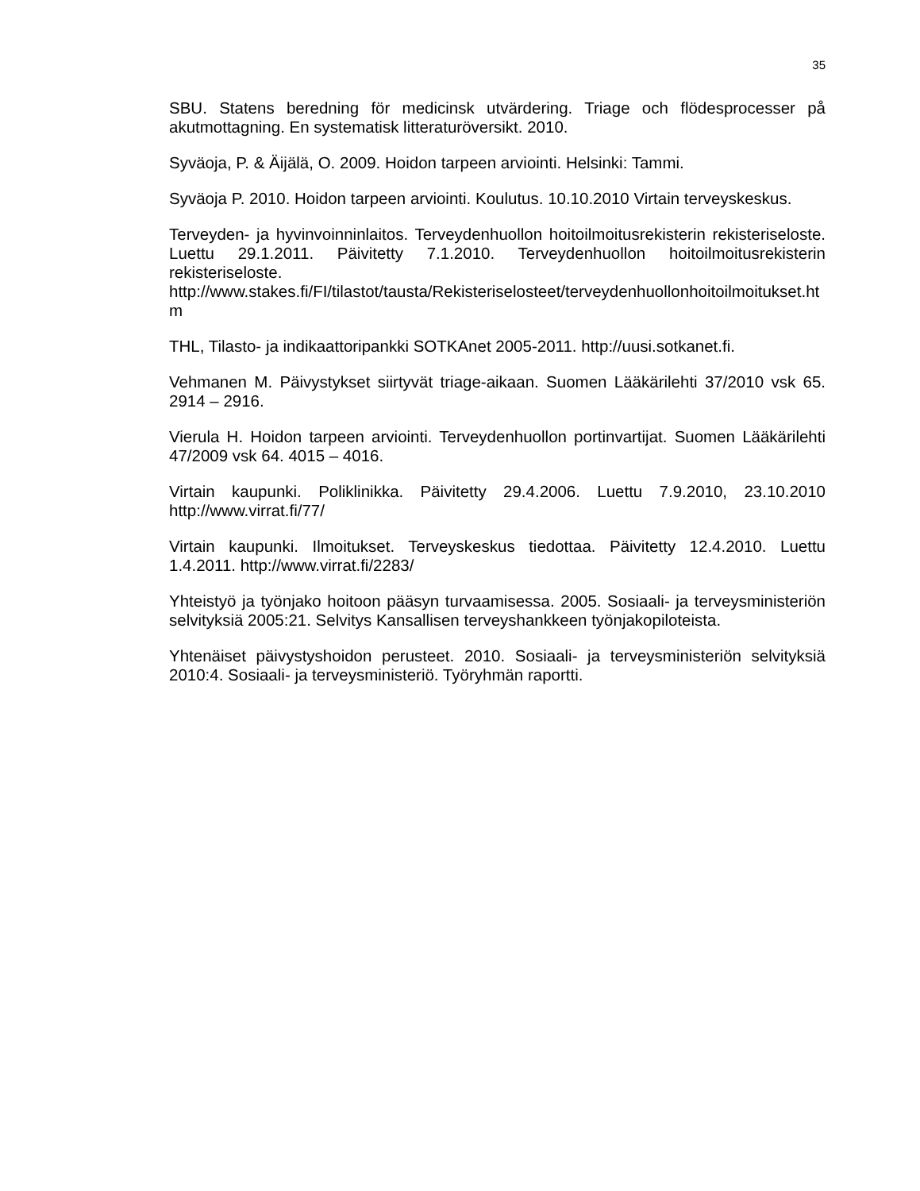35
SBU. Statens beredning för medicinsk utvärdering. Triage och flödesprocesser på akutmottagning. En systematisk litteraturöversikt. 2010.
Syväoja, P. & Äijälä, O. 2009. Hoidon tarpeen arviointi. Helsinki: Tammi.
Syväoja P. 2010. Hoidon tarpeen arviointi. Koulutus. 10.10.2010 Virtain terveyskeskus.
Terveyden- ja hyvinvoinninlaitos. Terveydenhuollon hoitoilmoitusrekisterin rekisteriseloste. Luettu 29.1.2011. Päivitetty 7.1.2010. Terveydenhuollon hoitoilmoitusrekisterin rekisteriseloste. http://www.stakes.fi/FI/tilastot/tausta/Rekisteriselosteet/terveydenhuollonhoitoilmoitukset.htm
THL, Tilasto- ja indikaattoripankki SOTKAnet 2005-2011. http://uusi.sotkanet.fi.
Vehmanen M. Päivystykset siirtyvät triage-aikaan. Suomen Lääkärilehti 37/2010 vsk 65. 2914 – 2916.
Vierula H. Hoidon tarpeen arviointi. Terveydenhuollon portinvartijat. Suomen Lääkärilehti 47/2009 vsk 64. 4015 – 4016.
Virtain kaupunki. Poliklinikka. Päivitetty 29.4.2006. Luettu 7.9.2010, 23.10.2010 http://www.virrat.fi/77/
Virtain kaupunki. Ilmoitukset. Terveyskeskus tiedottaa. Päivitetty 12.4.2010. Luettu 1.4.2011. http://www.virrat.fi/2283/
Yhteistyö ja työnjako hoitoon pääsyn turvaamisessa. 2005. Sosiaali- ja terveysministeriön selvityksiä 2005:21. Selvitys Kansallisen terveyshankkeen työnjakopiloteista.
Yhtenäiset päivystyshoidon perusteet. 2010. Sosiaali- ja terveysministeriön selvityksiä 2010:4. Sosiaali- ja terveysministeriö. Työryhmän raportti.